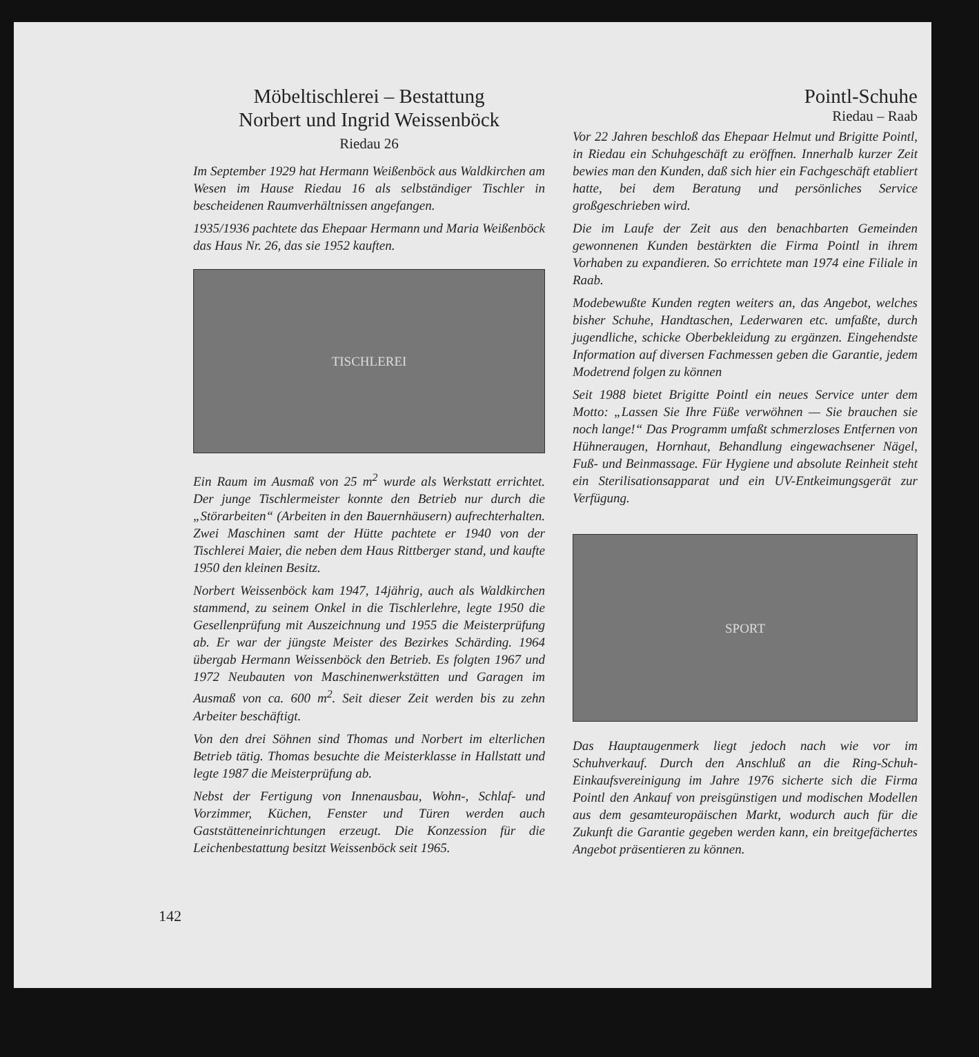Möbeltischlerei – Bestattung
Norbert und Ingrid Weissenböck
Riedau 26
Im September 1929 hat Hermann Weißenböck aus Waldkirchen am Wesen im Hause Riedau 16 als selbständiger Tischler in bescheidenen Raumverhältnissen angefangen.
1935/1936 pachtete das Ehepaar Hermann und Maria Weißenböck das Haus Nr. 26, das sie 1952 kauften.
TISCHLEREI
Ein Raum im Ausmaß von 25 m<sup>2</sup> wurde als Werkstatt errichtet. Der junge Tischlermeister konnte den Betrieb nur durch die „Störarbeiten“ (Arbeiten in den Bauernhäusern) aufrechterhalten. Zwei Maschinen samt der Hütte pachtete er 1940 von der Tischlerei Maier, die neben dem Haus Rittberger stand, und kaufte 1950 den kleinen Besitz.
Norbert Weissenböck kam 1947, 14jährig, auch als Waldkirchen stammend, zu seinem Onkel in die Tischlerlehre, legte 1950 die Gesellenprüfung mit Auszeichnung und 1955 die Meisterprüfung ab. Er war der jüngste Meister des Bezirkes Schärding. 1964 übergab Hermann Weissenböck den Betrieb. Es folgten 1967 und 1972 Neubauten von Maschinenwerkstätten und Garagen im Ausmaß von ca. 600 m<sup>2</sup>. Seit dieser Zeit werden bis zu zehn Arbeiter beschäftigt.
Von den drei Söhnen sind Thomas und Norbert im elterlichen Betrieb tätig. Thomas besuchte die Meisterklasse in Hallstatt und legte 1987 die Meisterprüfung ab.
Nebst der Fertigung von Innenausbau, Wohn-, Schlaf- und Vorzimmer, Küchen, Fenster und Türen werden auch Gaststätteneinrichtungen erzeugt. Die Konzession für die Leichenbestattung besitzt Weissenböck seit 1965.
Pointl-Schuhe
Riedau – Raab
Vor 22 Jahren beschloß das Ehepaar Helmut und Brigitte Pointl, in Riedau ein Schuhgeschäft zu eröffnen. Innerhalb kurzer Zeit bewies man den Kunden, daß sich hier ein Fachgeschäft etabliert hatte, bei dem Beratung und persönliches Service großgeschrieben wird.
Die im Laufe der Zeit aus den benachbarten Gemeinden gewonnenen Kunden bestärkten die Firma Pointl in ihrem Vorhaben zu expandieren. So errichtete man 1974 eine Filiale in Raab.
Modebewußte Kunden regten weiters an, das Angebot, welches bisher Schuhe, Handtaschen, Lederwaren etc. umfaßte, durch jugendliche, schicke Oberbekleidung zu ergänzen. Eingehendste Information auf diversen Fachmessen geben die Garantie, jedem Modetrend folgen zu können
Seit 1988 bietet Brigitte Pointl ein neues Service unter dem Motto: „Lassen Sie Ihre Füße verwöhnen — Sie brauchen sie noch lange!“ Das Programm umfaßt schmerzloses Entfernen von Hühneraugen, Hornhaut, Behandlung eingewachsener Nägel, Fuß- und Beinmassage. Für Hygiene und absolute Reinheit steht ein Sterilisationsapparat und ein UV-Entkeimungsgerät zur Verfügung.
SPORT
Das Hauptaugenmerk liegt jedoch nach wie vor im Schuhverkauf. Durch den Anschluß an die Ring-Schuh-Einkaufsvereinigung im Jahre 1976 sicherte sich die Firma Pointl den Ankauf von preisgünstigen und modischen Modellen aus dem gesamteuropäischen Markt, wodurch auch für die Zukunft die Garantie gegeben werden kann, ein breitgefächertes Angebot präsentieren zu können.
142